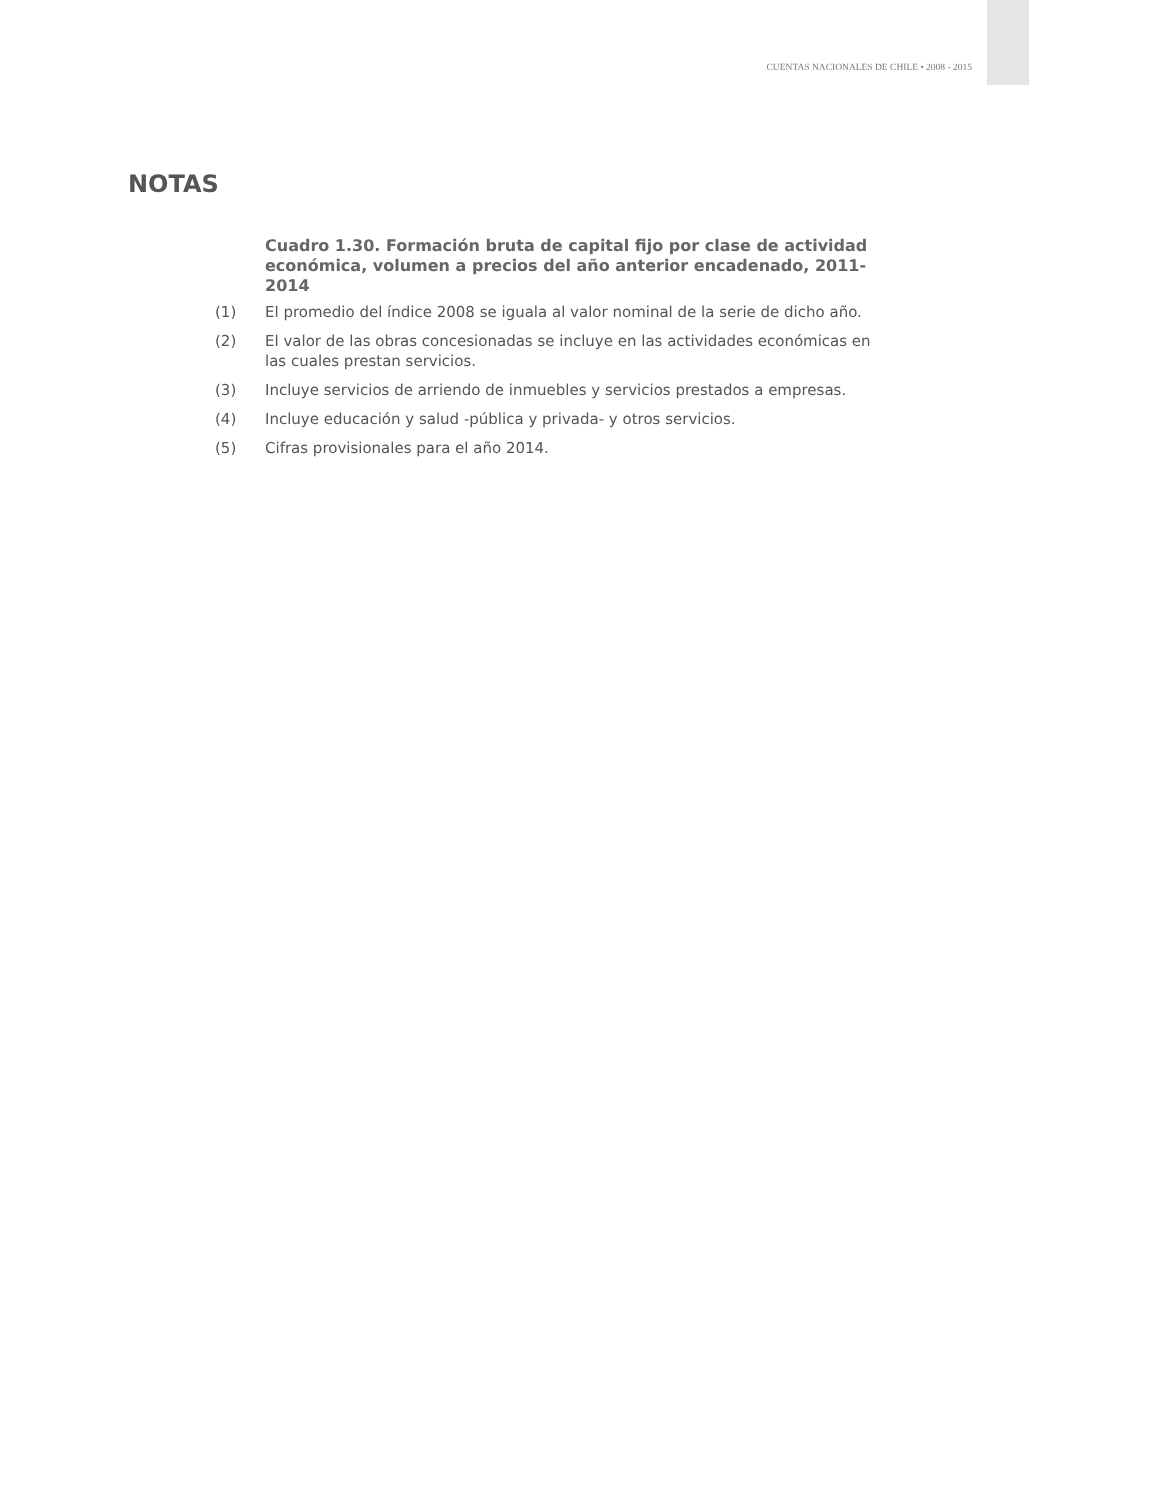CUENTAS NACIONALES DE CHILE • 2008 - 2015
NOTAS
Cuadro 1.30. Formación bruta de capital fijo por clase de actividad económica, volumen a precios del año anterior encadenado, 2011-2014
(1) El promedio del índice 2008 se iguala al valor nominal de la serie de dicho año.
(2) El valor de las obras concesionadas se incluye en las actividades económicas en las cuales prestan servicios.
(3) Incluye servicios de arriendo de inmuebles y servicios prestados a empresas.
(4) Incluye educación y salud -pública y privada- y otros servicios.
(5) Cifras provisionales para el año 2014.